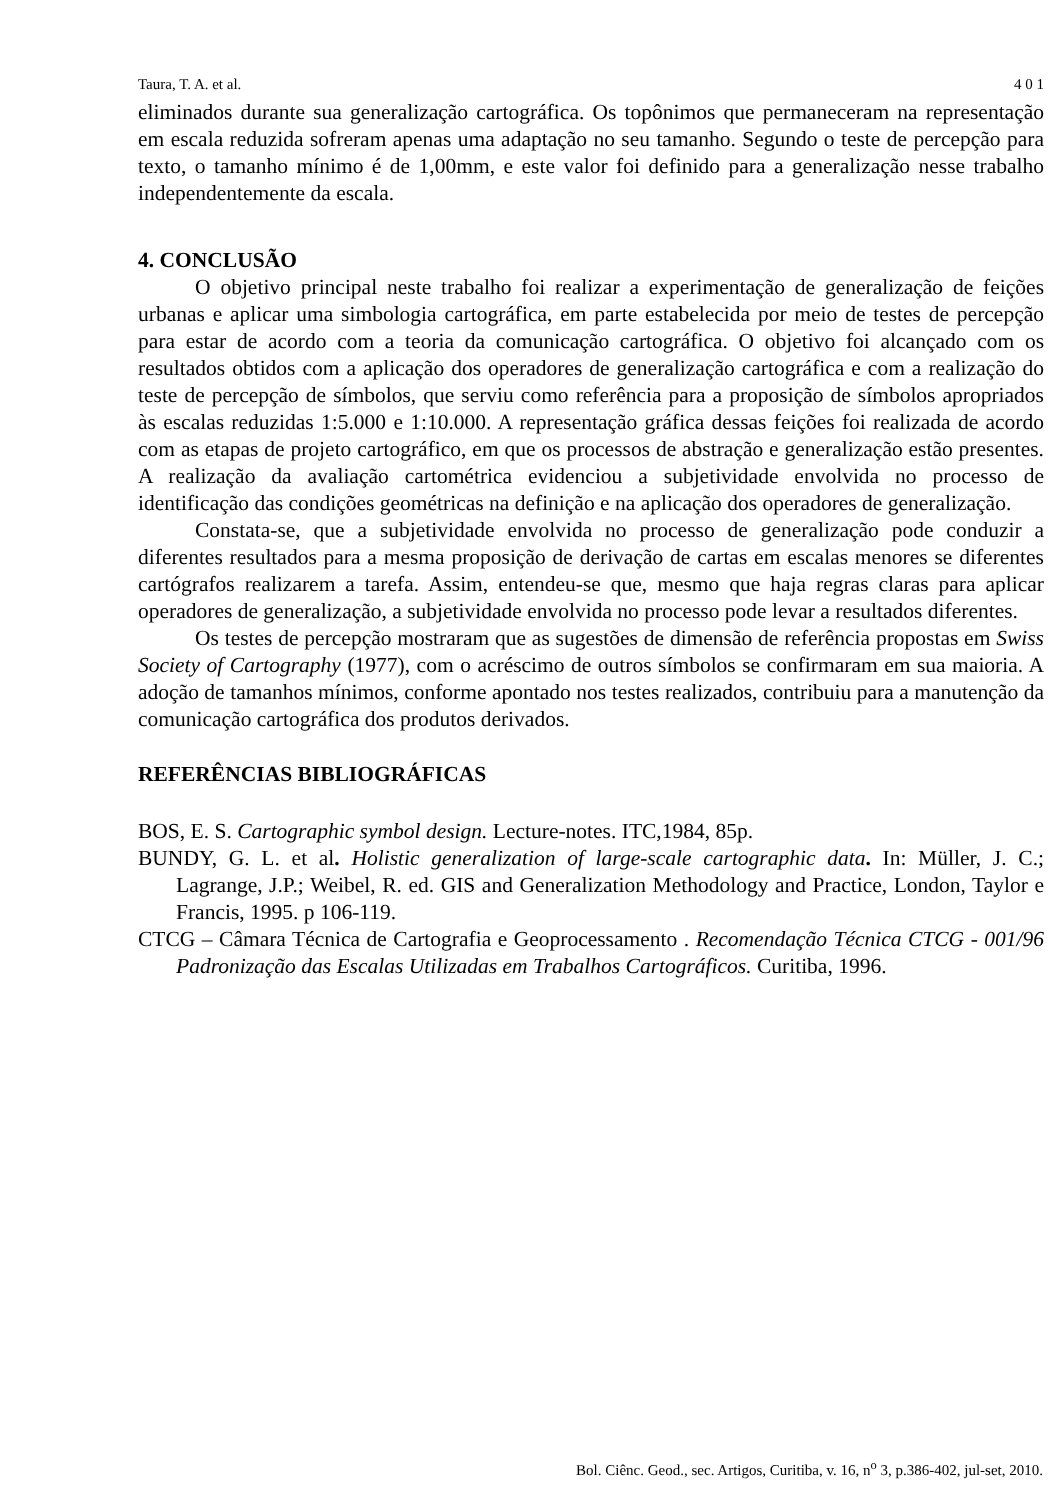Taura, T. A. et al. 4 0 1
eliminados durante sua generalização cartográfica. Os topônimos que permaneceram na representação em escala reduzida sofreram apenas uma adaptação no seu tamanho. Segundo o teste de percepção para texto, o tamanho mínimo é de 1,00mm, e este valor foi definido para a generalização nesse trabalho independentemente da escala.
4. CONCLUSÃO
O objetivo principal neste trabalho foi realizar a experimentação de generalização de feições urbanas e aplicar uma simbologia cartográfica, em parte estabelecida por meio de testes de percepção para estar de acordo com a teoria da comunicação cartográfica. O objetivo foi alcançado com os resultados obtidos com a aplicação dos operadores de generalização cartográfica e com a realização do teste de percepção de símbolos, que serviu como referência para a proposição de símbolos apropriados às escalas reduzidas 1:5.000 e 1:10.000. A representação gráfica dessas feições foi realizada de acordo com as etapas de projeto cartográfico, em que os processos de abstração e generalização estão presentes. A realização da avaliação cartométrica evidenciou a subjetividade envolvida no processo de identificação das condições geométricas na definição e na aplicação dos operadores de generalização.
Constata-se, que a subjetividade envolvida no processo de generalização pode conduzir a diferentes resultados para a mesma proposição de derivação de cartas em escalas menores se diferentes cartógrafos realizarem a tarefa. Assim, entendeu-se que, mesmo que haja regras claras para aplicar operadores de generalização, a subjetividade envolvida no processo pode levar a resultados diferentes.
Os testes de percepção mostraram que as sugestões de dimensão de referência propostas em Swiss Society of Cartography (1977), com o acréscimo de outros símbolos se confirmaram em sua maioria. A adoção de tamanhos mínimos, conforme apontado nos testes realizados, contribuiu para a manutenção da comunicação cartográfica dos produtos derivados.
REFERÊNCIAS BIBLIOGRÁFICAS
BOS, E. S. Cartographic symbol design. Lecture-notes. ITC,1984, 85p.
BUNDY, G. L. et al. Holistic generalization of large-scale cartographic data. In: Müller, J. C.; Lagrange, J.P.; Weibel, R. ed. GIS and Generalization Methodology and Practice, London, Taylor e Francis, 1995. p 106-119.
CTCG – Câmara Técnica de Cartografia e Geoprocessamento . Recomendação Técnica CTCG - 001/96 Padronização das Escalas Utilizadas em Trabalhos Cartográficos. Curitiba, 1996.
Bol. Ciênc. Geod., sec. Artigos, Curitiba, v. 16, n<sup>o</sup> 3, p.386-402, jul-set, 2010.